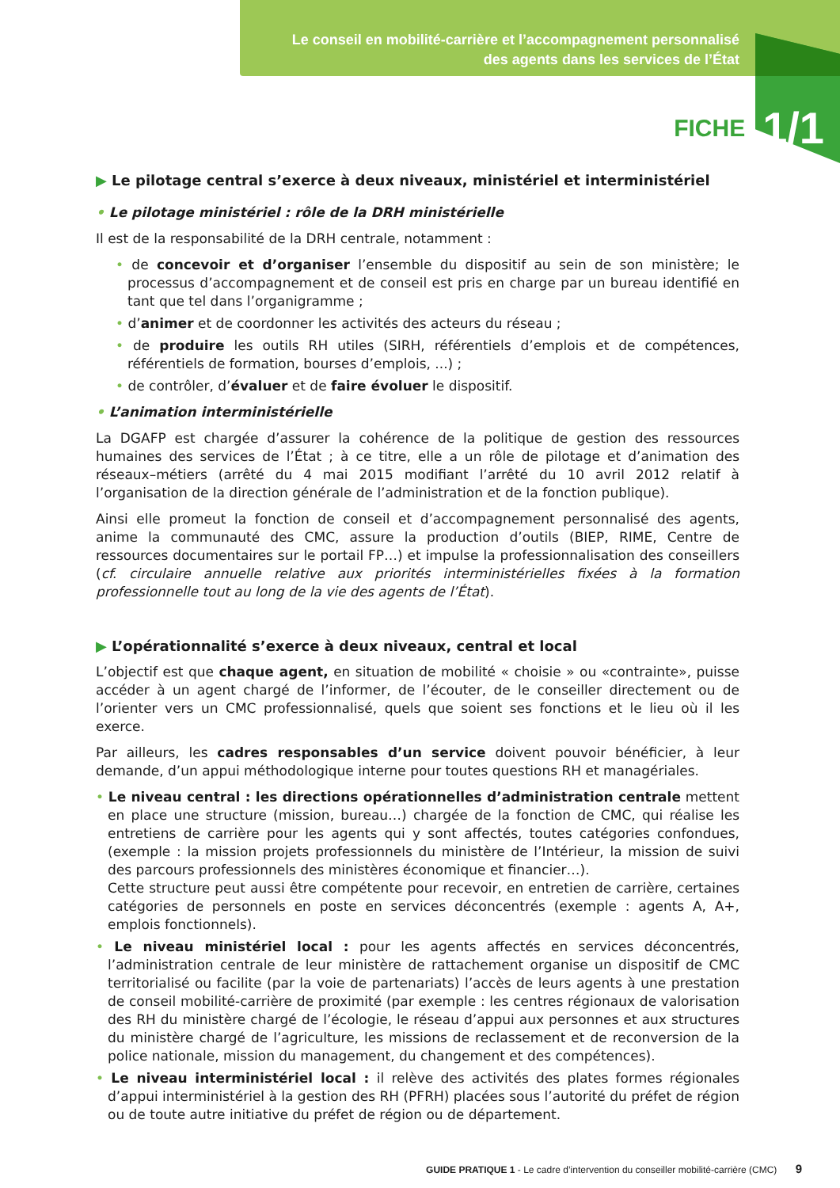Le conseil en mobilité-carrière et l’accompagnement personnalisé
des agents dans les services de l’État
FICHE 1/1
▶ Le pilotage central s’exerce à deux niveaux, ministériel et interministériel
• Le pilotage ministériel : rôle de la DRH ministérielle
Il est de la responsabilité de la DRH centrale, notamment :
• de concevoir et d’organiser l’ensemble du dispositif au sein de son ministère; le processus d’accompagnement et de conseil est pris en charge par un bureau identifié en tant que tel dans l’organigramme ;
• d’animer et de coordonner les activités des acteurs du réseau ;
• de produire les outils RH utiles (SIRH, référentiels d’emplois et de compétences, référentiels de formation, bourses d’emplois, ...) ;
• de contrôler, d’évaluer et de faire évoluer le dispositif.
• L’animation interministérielle
La DGAFP est chargée d’assurer la cohérence de la politique de gestion des ressources humaines des services de l’État ; à ce titre, elle a un rôle de pilotage et d’animation des réseaux–métiers (arrêté du 4 mai 2015 modifiant l’arrêté du 10 avril 2012 relatif à l’organisation de la direction générale de l’administration et de la fonction publique).
Ainsi elle promeut la fonction de conseil et d’accompagnement personnalisé des agents, anime la communauté des CMC, assure la production d’outils (BIEP, RIME, Centre de ressources documentaires sur le portail FP…) et impulse la professionnalisation des conseillers (cf. circulaire annuelle relative aux priorités interministérielles fixées à la formation professionnelle tout au long de la vie des agents de l’État).
▶ L’opérationnalité s’exerce à deux niveaux, central et local
L’objectif est que chaque agent, en situation de mobilité « choisie » ou «contrainte», puisse accéder à un agent chargé de l’informer, de l’écouter, de le conseiller directement ou de l’orienter vers un CMC professionnalisé, quels que soient ses fonctions et le lieu où il les exerce.
Par ailleurs, les cadres responsables d’un service doivent pouvoir bénéficier, à leur demande, d’un appui méthodologique interne pour toutes questions RH et managériales.
• Le niveau central : les directions opérationnelles d’administration centrale mettent en place une structure (mission, bureau…) chargée de la fonction de CMC, qui réalise les entretiens de carrière pour les agents qui y sont affectés, toutes catégories confondues, (exemple : la mission projets professionnels du ministère de l’Intérieur, la mission de suivi des parcours professionnels des ministères économique et financier…).
Cette structure peut aussi être compétente pour recevoir, en entretien de carrière, certaines catégories de personnels en poste en services déconcentrés (exemple : agents A, A+, emplois fonctionnels).
• Le niveau ministériel local : pour les agents affectés en services déconcentrés, l’administration centrale de leur ministère de rattachement organise un dispositif de CMC territorialisé ou facilite (par la voie de partenariats) l’accès de leurs agents à une prestation de conseil mobilité-carrière de proximité (par exemple : les centres régionaux de valorisation des RH du ministère chargé de l’écologie, le réseau d’appui aux personnes et aux structures du ministère chargé de l’agriculture, les missions de reclassement et de reconversion de la police nationale, mission du management, du changement et des compétences).
• Le niveau interministériel local : il relève des activités des plates formes régionales d’appui interministériel à la gestion des RH (PFRH) placées sous l’autorité du préfet de région ou de toute autre initiative du préfet de région ou de département.
GUIDE PRATIQUE 1 - Le cadre d’intervention du conseiller mobilité-carrière (CMC) 9